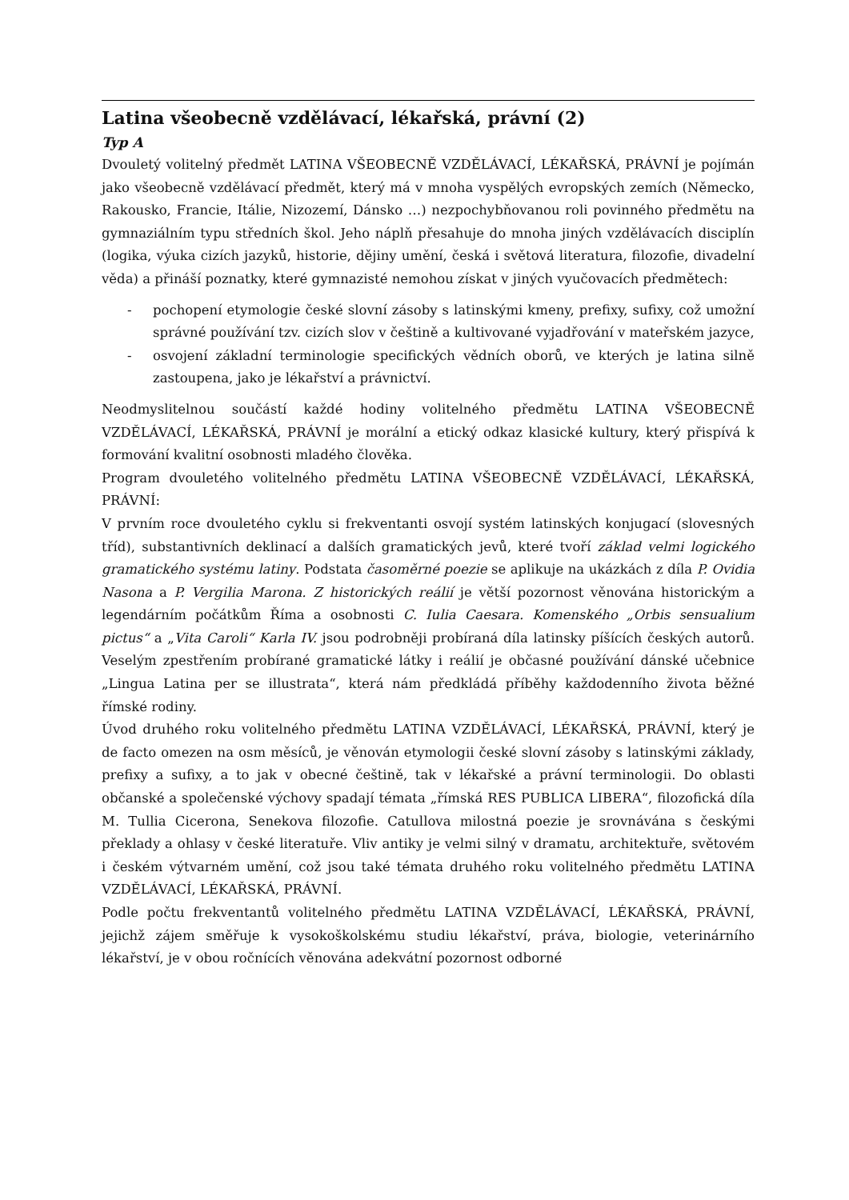Latina všeobecně vzdělávací, lékařská, právní (2)
Typ A
Dvouletý volitelný předmět LATINA VŠEOBECNĚ VZDĚLÁVACÍ, LÉKAŘSKÁ, PRÁVNÍ je pojímán jako všeobecně vzdělávací předmět, který má v mnoha vyspělých evropských zemích (Německo, Rakousko, Francie, Itálie, Nizozemí, Dánsko …) nezpochybňovanou roli povinného předmětu na gymnaziálním typu středních škol. Jeho náplň přesahuje do mnoha jiných vzdělávacích disciplín (logika, výuka cizích jazyků, historie, dějiny umění, česká i světová literatura, filozofie, divadelní věda) a přináší poznatky, které gymnazisté nemohou získat v jiných vyučovacích předmětech:
- pochopení etymologie české slovní zásoby s latinskými kmeny, prefixy, sufixy, což umožní správné používání tzv. cizích slov v češtině a kultivované vyjadřování v mateřském jazyce,
- osvojení základní terminologie specifických vědních oborů, ve kterých je latina silně zastoupena, jako je lékařství a právnictví.
Neodmyslitelnou součástí každé hodiny volitelného předmětu LATINA VŠEOBECNĚ VZDĚLÁVACÍ, LÉKAŘSKÁ, PRÁVNÍ je morální a etický odkaz klasické kultury, který přispívá k formování kvalitní osobnosti mladého člověka.
Program dvouletého volitelného předmětu LATINA VŠEOBECNĚ VZDĚLÁVACÍ, LÉKAŘSKÁ, PRÁVNÍ:
V prvním roce dvouletého cyklu si frekventanti osvojí systém latinských konjugací (slovesných tříd), substantivních deklinací a dalších gramatických jevů, které tvoří základ velmi logického gramatického systému latiny. Podstata časoměrné poezie se aplikuje na ukázkách z díla P. Ovidia Nasona a P. Vergilia Marona. Z historických reálií je větší pozornost věnována historickým a legendárním počátkům Říma a osobnosti C. Iulia Caesara. Komenského „Orbis sensualium pictus“ a „Vita Caroli“ Karla IV. jsou podrobněji probíraná díla latinsky píšících českých autorů. Veselým zpestřením probírané gramatické látky i reálií je občasné používání dánské učebnice „Lingua Latina per se illustrata“, která nám předkládá příběhy každodenního života běžné římské rodiny.
Úvod druhého roku volitelného předmětu LATINA VZDĚLÁVACÍ, LÉKAŘSKÁ, PRÁVNÍ, který je de facto omezen na osm měsíců, je věnován etymologii české slovní zásoby s latinskými základy, prefixy a sufixy, a to jak v obecné češtině, tak v lékařské a právní terminologii. Do oblasti občanské a společenské výchovy spadají témata „římská RES PUBLICA LIBERA“, filozofická díla M. Tullia Cicerona, Senekova filozofie. Catullova milostná poezie je srovnávána s českými překlady a ohlasy v české literatuře. Vliv antiky je velmi silný v dramatu, architektuře, světovém i českém výtvarném umění, což jsou také témata druhého roku volitelného předmětu LATINA VZDĚLÁVACÍ, LÉKAŘSKÁ, PRÁVNÍ.
Podle počtu frekventantů volitelného předmětu LATINA VZDĚLÁVACÍ, LÉKAŘSKÁ, PRÁVNÍ, jejichž zájem směřuje k vysokoškolskému studiu lékařství, práva, biologie, veterinárního lékařství, je v obou ročnících věnována adekvátní pozornost odborné